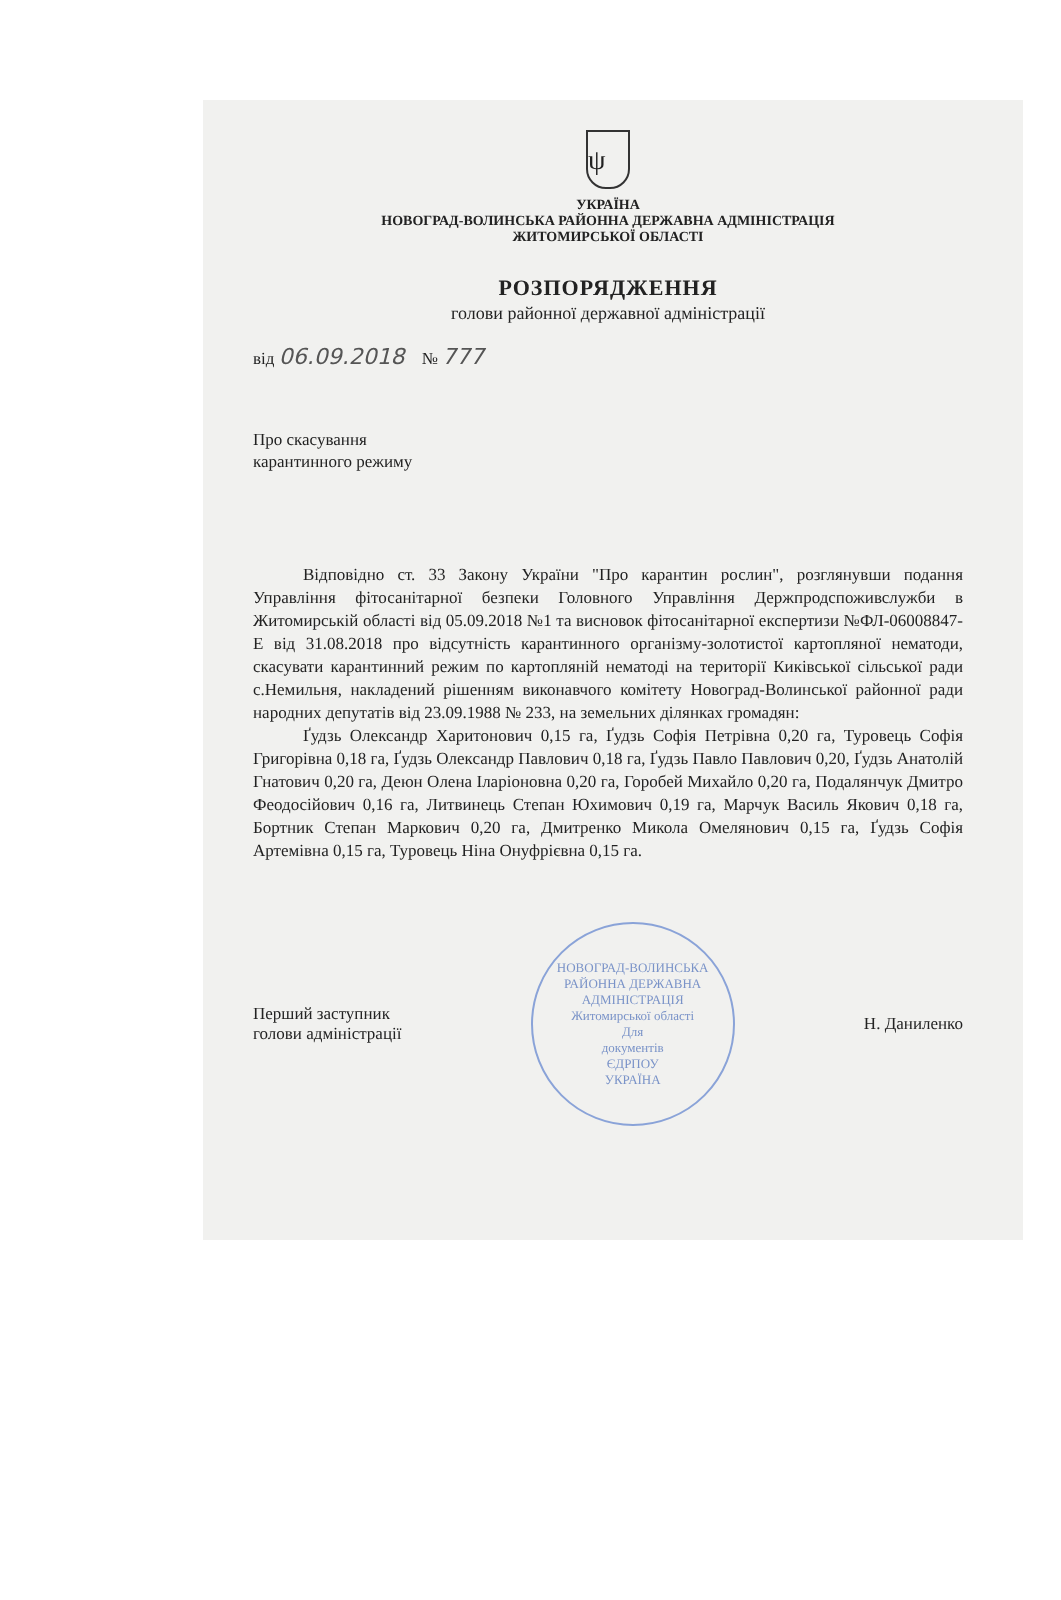ψ
УКРАЇНА
НОВОГРАД-ВОЛИНСЬКА РАЙОННА ДЕРЖАВНА АДМІНІСТРАЦІЯ
ЖИТОМИРСЬКОЇ ОБЛАСТІ
РОЗПОРЯДЖЕННЯ
голови районної державної адміністрації
від 06.09.2018 № 777
Про скасування
карантинного режиму
Відповідно ст. 33 Закону України "Про карантин рослин", розглянувши подання Управління фітосанітарної безпеки Головного Управління Держпродспоживслужби в Житомирській області від 05.09.2018 №1 та висновок фітосанітарної експертизи №ФЛ-06008847-Е від 31.08.2018 про відсутність карантинного організму-золотистої картопляної нематоди, скасувати карантинний режим по картопляній нематоді на території Киківської сільської ради с.Немильня, накладений рішенням виконавчого комітету Новоград-Волинської районної ради народних депутатів від 23.09.1988 № 233, на земельних ділянках громадян:
Ґудзь Олександр Харитонович 0,15 га, Ґудзь Софія Петрівна 0,20 га, Туровець Софія Григорівна 0,18 га, Ґудзь Олександр Павлович 0,18 га, Ґудзь Павло Павлович 0,20, Ґудзь Анатолій Гнатович 0,20 га, Деюн Олена Іларіоновна 0,20 га, Горобей Михайло 0,20 га, Подалянчук Дмитро Феодосійович 0,16 га, Литвинець Степан Юхимович 0,19 га, Марчук Василь Якович 0,18 га, Бортник Степан Маркович 0,20 га, Дмитренко Микола Омелянович 0,15 га, Ґудзь Софія Артемівна 0,15 га, Туровець Ніна Онуфрієвна 0,15 га.
Перший заступник
голови адміністрації
НОВОГРАД-ВОЛИНСЬКА РАЙОННА ДЕРЖАВНА АДМІНІСТРАЦІЯ
Житомирської області
Для
документів
ЄДРПОУ
УКРАЇНА
Н. Даниленко